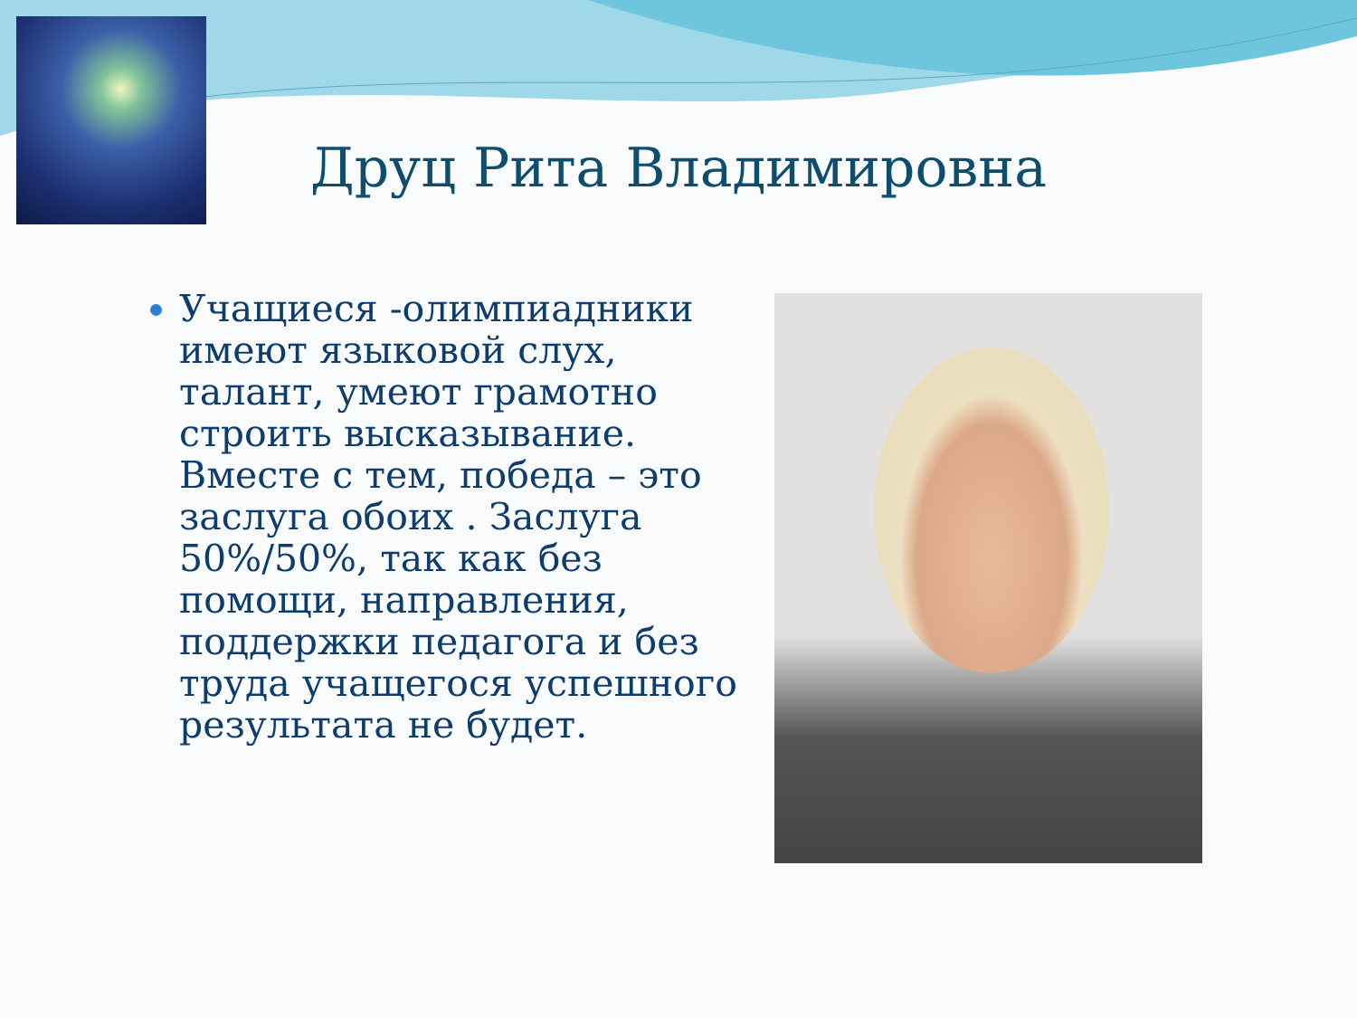Друц Рита Владимировна
Учащиеся -олимпиадники имеют языковой слух, талант, умеют грамотно строить высказывание. Вместе с тем, победа – это заслуга обоих . Заслуга 50%/50%, так как без помощи, направления, поддержки педагога и без труда учащегося успешного результата не будет.